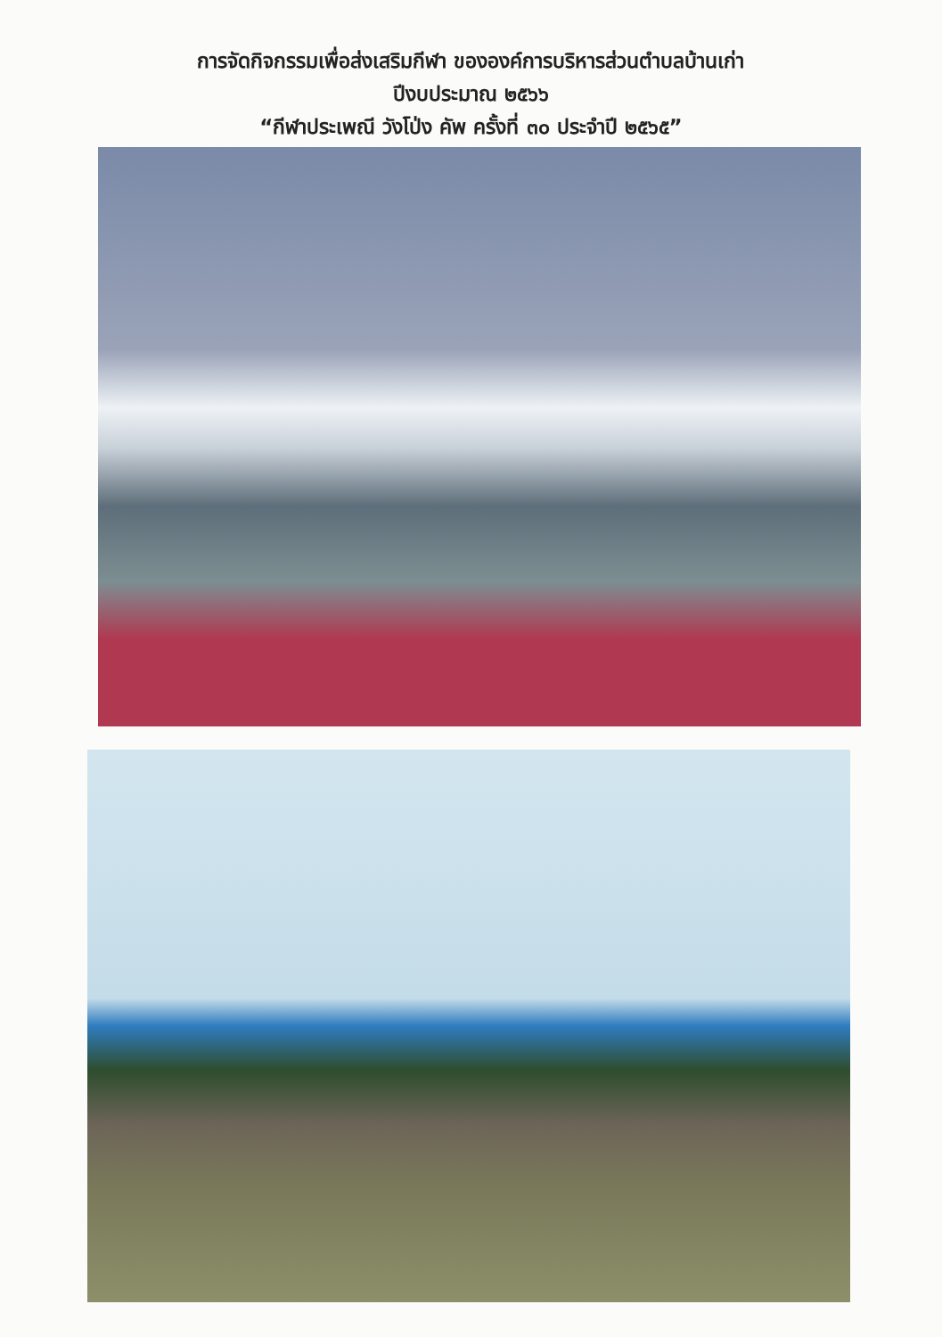การจัดกิจกรรมเพื่อส่งเสริมกีฬา ขององค์การบริหารส่วนตำบลบ้านเก่า
ปีงบประมาณ ๒๕๖๖
“กีฬาประเพณี วังโป่ง คัพ ครั้งที่ ๓๐ ประจำปี ๒๕๖๕”